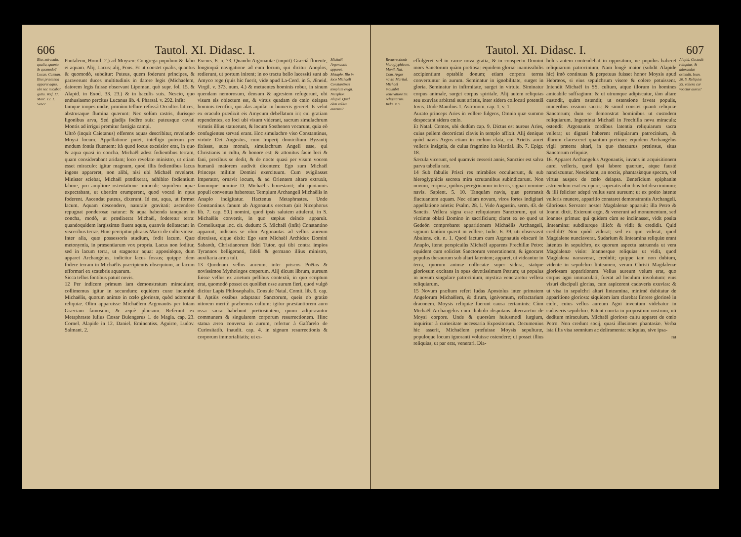606 Tautol. XI. Didasc. I.
Eius miracula, qualia, quanta & quomodo? Lucan. Caietan. Eius præsentia apparet aqua, ubi nec micabat gutta. Verf. 17. Marc. 12. 1. Senec.
Pantaleon, Homil. 2.) ad Moysen: Congrega populum & dabo ei aquam. Alij, Lacus: alij, Fons. Et ut constet qualis, quantus & quomodò, subditur: Puteus, quem foderunt principes, & paraverunt duces multitudinis in datore legis (Michaëlem, datorem legis fuisse observant Lipoman. quò supr. fol. 15. & Alapid. in Exod. 33. 23.) & in baculis suis. Nescio, quo enthusiasmo percitus Lucanus lib. 4. Pharsal. v. 292. infit:
Iamque inopes undæ, primùm tellure refossâ Occultos latices, abstrusaque flumina quærunt: Nec solùm rastris, durisque ligonibus arva, Sed gladijs fodêre suis: puteusque cavati Montis ad irrigui premitur fastigia campi.
Ultrò (inquit Caietanus) offerens aquas describitur, revelando Moysi locum. Appellatione putei, intelligo puteum per modum fontis fluentem: ità quod locus excelsior erat, in quo & aqua quasi in concha. Michaël adest fodientibus terram, quam considerabant aridam; loco revelato ministro, ut etiam esset miraculo: igitur magnum, quod illis fodientibus lacus ingens appareret, non alibi, nisi ubi Michaël revelaret. Minister sciebat, Michaël prædixerat, adhibito fodientium labore, pro ampliore ostentatione miraculi: siquidem aquæ expectabant, ut ubertim erumperent, quod vocati in opus foderent. Ascendat puteus, dixerunt. Id est, aqua, ut formet lacum. Aquam descendere, naturale gravitati: ascendere repugnat ponderosæ naturæ: & aqua habenda tanquam in concha, modò, ut prædixerat Michaël, foderetur terra: quandoquidem largissimæ fluent aquæ, quanvis delitescant in visceribus terræ. Hinc percipitur phrasis Marci de cultu vineæ. Inter alia, quæ possessoris studium, fodit lacum. Quæ metonymia, in præsentiarum vox propria. Lacus non foditur, sed in lacum terra, ut stagnetur aqua: appositèque, dum apparet Archangelus, indicitur lacus fossus; quippe idem fodere terram in Michaëlis præcipientis obsequium, ac lacum efformari ex scatebris aquarum.
Sicca tellus fontibus patuit novis.
12 Per indicem primum iam demonstratum miraculum; collimemus igitur in secundum: equidem curæ incumbit Michaëlis, quorum animæ in cœlo gloriosæ, quòd adorentur reliquiæ. Olim apparuisse Michaëlem Argonautis per totam Græciam famosum, & æquè plausum. Referunt ex Metaphraste Iulius Cæsar Bulengerus 1. de Magia. cap. 23. Cornel. Alapide in 12. Daniel. Eminentiss. Aguirre, Ludov. Salmant. 2.
Excurs. 6. n. 73. Quando Argonautæ (inquit) Græciâ florente, longinquâ navigatione ad eum locum, qui dicitur Anoplos, redierunt, ut portum inirent; in eo tractu bello lacessiti sunt ab Amyco rege (quis hic fuerit, vide apud La-Cerd. in 5. Æneid. Virgil. v. 373. num. 4.) & metuentes hominis robur, in sinum quendam nemorosum, densum & agrestem refugerunt, ubi visum eis obiectum est, & virtus quadam de cœlo delapsa hominis terrifici, qui alas aquilæ in humeris gereret. Is velut ex oraculo prædixit eis Amycum debellatum iri: cui gratiam rependentes, eo loci ubi visum viderant, sacrum simulachrum virtutis illius statuerunt, & locum Sosthenen vocarunt, quia eò confugientes servati erant. Hoc simulachro viso Constantinus, virtute Dei Augustus, cum Imperij domicilium Byzantij fixisset, suos monuit, simulachrum Angeli esse, qui Christianis in cultu, & honore est: & attonitus facie loci & fani, precibus se dedit, & de nocte quasi per visum vocem humanâ maiorem audivit dicentem: Ego sum Michaël Princeps militiæ Domini exercituum. Cum evigilasset Imperator, ornavit locum, & ad Orientem altare extruxit, fanumque nomine D. Michaëlis honestavit; ubi quotannis populi conventus haberetur. Templum Archangeli Michaëlis in Anaplo indigitatur. Hactenus Metaphrastes. Unde Constantinus fanum ab Argonautis erectum (ait Nicephorus lib. 7. cap. 50.) nomini, quod ipsis salutem attulerat, in S. Michaëlis convertit, in quo sæpius deinde apparuit. Corneliusque loc. cit. dudum: S. Michaël (infit) Constantino apparuit, indicans se olim Argonautas ad vellus aureum direxisse, eique dixit: Ego sum Michaël Archidux Domini Sabaoth, Christianorum fidei Tutor, qui tibi contra impios Tyrannos belligeranti, fideli & germano illius ministro, auxiliaria arma tuli.
13 Quodnam vellus aureum, inter priscos Poëtas & novissimos Mythologos creperum. Alij dicunt librum, aureum fuisse vellus ex arietum pellibus contextû, in quo scriptum erat, quomodò posset ex quolibet osse aurum fieri, quod vulgò dicitur Lapis Philosophalis. Consule Natal. Comit. lib. 6. cap. 8. Aptiùs ossibus adaptatur Sanctorum, queis ob gratiæ nitorem meritò præbemus cultum: igitur præstantiorem auro ossa sacra habebunt pretiositatem, quum adipiscantur communem & singularem corporum resurrectionem. Hinc statua ærea conversa in aurum, refertur à Gaffarelo de Curiositatib. inaudit. cap. 4. in signum resurrectionis & corporum immortalitatis; ut es-
Michaël Argonautis apparet. Metaphr. Illo in loco Michaëli Constantinus templum erigit. Nicephor. Alapid. Quid olim vellus aureum?
Tautol. XI. Didasc. I. 607
Resurrectionis hieroglyphicum. Manil. Nat. Com. Argos navis. Martial. Michaël incumbit venerationi SS. reliquiarum. Iudæ. v. 9.
effulgeret vel in carne nova gratia, & in conspectu Domini mors Sanctorum quàm pretiosa: equidem gloriæ inamissibilis accipientium optabile donum; etiam corpora terrea convertuntur in aurum. Seminatur in ignobilitate, surget in gloria. Seminatur in infirmitate, surget in virtute. Siminatur corpus animale, surget corpus spiritale. Alij autem reliquias seu exuvias arbitrati sunt arietis, inter sidera collocati potentiâ Iovis. Unde Manilius 1. Astronom. cap. 1. v. 1.
Aurato princeps Aries in vellere fulgens, Omnia quæ summo despectant sidera cœlo.
Et Natal. Comes, ubi dudùm cap. 9. Dictus est aureus Aries, cuius pellem decorticati clavis in templo affixit. Alij denique quòd navis Argos etiam in cœlum elata, cui Arietis aurei velleris insignia, de cuius fragmine ita Martial. lib. 7. Epigr. 18.
Sæcula vicerunt, sed quamvis cesserit annis, Sanctior est salva parva tabella rate.
14 Sub fabulis Prisci res mirabiles occuluerunt, & sub hieroglyphicis secreta mira scrutantibus subindicarunt. Non novum, corpora, quibus peregrinamur in terris, signari nomine navis. Sapient. 5. 10. Tanquàm navis, quæ pertransit fluctuantem aquam. Nec etiam novum, viros fortes indigitari appellatione arietis: Psalm. 28. 1. Vide Augustin. serm. 43. de Sanctis. Vellera signa esse reliquiarum Sanctorum, qui ut victimæ oblati Domino in sacrificium; claret ex eo quod ut Gedeön comprobaret apparitionem Michaëlis Archangeli, signum tantùm quærit in vellere. Iudic. 6. 39. uti observavit Abulens. cit. n. 1. Quod factum cum Argonautis obscurè in Anaplo, iterat perspicuiùs Michaël apparens Frechillæ Petro: equidem cum solicitet Sanctorum venerationem, & ignoraret populus thesaurum sub altari latentem; apparet, ut videantur in terra, quorum animæ collocatæ super sidera, statque gloriosum excitans in opus devotissimum Petrum; ut populus in novum singulare patrocinium, mystica veneraretur vellera reliquiarum.
15 Novum prælium refert Iudas Apostolus inter primatem Angelorum Michaëlem, & dirum, ignivomum, refractarium draconem. Moysis reliquiæ fuerunt causa certaminis: Cùm Michaël Archangelus cum diabolo disputans altercaretur de Moysi corpore. Unde & quorsùm huiusmodi iurgium, inquiritur à curiositate necessaria Expositorum. Oecumenius hic asserit, Michaëlem præfuisse Moysis sepulturæ, populoque locum ignoranti voluisse ostendere; ut posset illius reliquias, ut par erat, venerari. Dia-
bolus autem contendebat in oppositum, ne populus haberet reliquiarum patrocinium. Nam longè maior (subdit Alapide hic) imò continuus & perpetuus fuisset honor Moysis apud Hebræos, si eius sepulchrum visere & colere potuissent. Intendit Michaël in SS. cultum, atque illorum in homines amicabile suffragium: & ut utrumque adipiscatur, tàm altare custodit, quàm ostendit; ut ostensione faveat populis, muneribus ossium sacris: & simul constet quanti reliquiæ Sanctorum; dum se demonstrat hominibus ut custodem reliquiarum. Ingeminat Michaël in Frechilla nova miracula: ostendit Argonautis cordibus latentia reliquiarum sacra vellera; ut dignati haberent reliquiarum patrocinium, & illarum claresceret quantum pretium: equidem Archangelus vigil præerat altari, in quo thesaurus pretiosus, situs Sanctorum reliquiæ.
16. Apparet Archangelus Argonautis, iuvans in acquisitionem aurei velleris, quod ipsi labore quærunt, atque faustè nanciscuntur. Nesciebant, an noctis, phantasiæque spectra, vel virtus auspex de cœlo delapsa. Beneficium epiphaniæ astruendum erat ex opere, superatis obicibus tot discriminum: & illi feliciter adepti vellus sunt aureum; ut ex potito latente velleris munere, apparitio constaret demonstrantis Archangeli. Gloriosus Servator noster Magdalenæ apparuit: illa Petro & Ioanni dixit. Exierunt ergo, & venerunt ad monumentum, sed Ioannes prìmus: qui quidem cùm se inclinasset, vidit posita linteamina: subditurque illicò: & vidit & credidit. Quid credidit? Non quòd viderat; sed ex quo viderat, quod Magdalene nunciaverat. Sudarium & linteamina reliquiæ erant latentes in sepulchro, ex quorum aspectu astruenda ut vera Magdalenæ visio: Ioannesque reliquias ut vidit, quod Magdalena narraverat, credidit; quippe iam non dubium, vidente in sepulchro linteamen, veram Christi Magdalenæ gloriosam apparitionem. Vellus aureum velum erat, quo corpus agni immaculati, fuerat ad loculum involutum: eius visuri discipuli glorias, cum aspicerent cadaveris exuvias: & ut visa in sepulchri altari linteamina, minimè dubitatur de apparitione gloriosa: siquidem iam clarebat florere gloriosè in cœlo, cuius vellus aureum Agni inventum videbatur in cadaveris sepulchro. Patent cuncta in propositum nostrum, uti deditum miraculum. Michaël glorioso cultu apparet de cœlo Petro. Non credunt socij, quasi illusiones phantasiæ. Verba ista illis visa somnium ac deliramenta: reliquias, sive ipsa-
na
Alapid. Custodit reliquias, & adorandas ostendit. Ioan. 20. 5. Reliquiæ SS. vellera cur vocetur aurea?